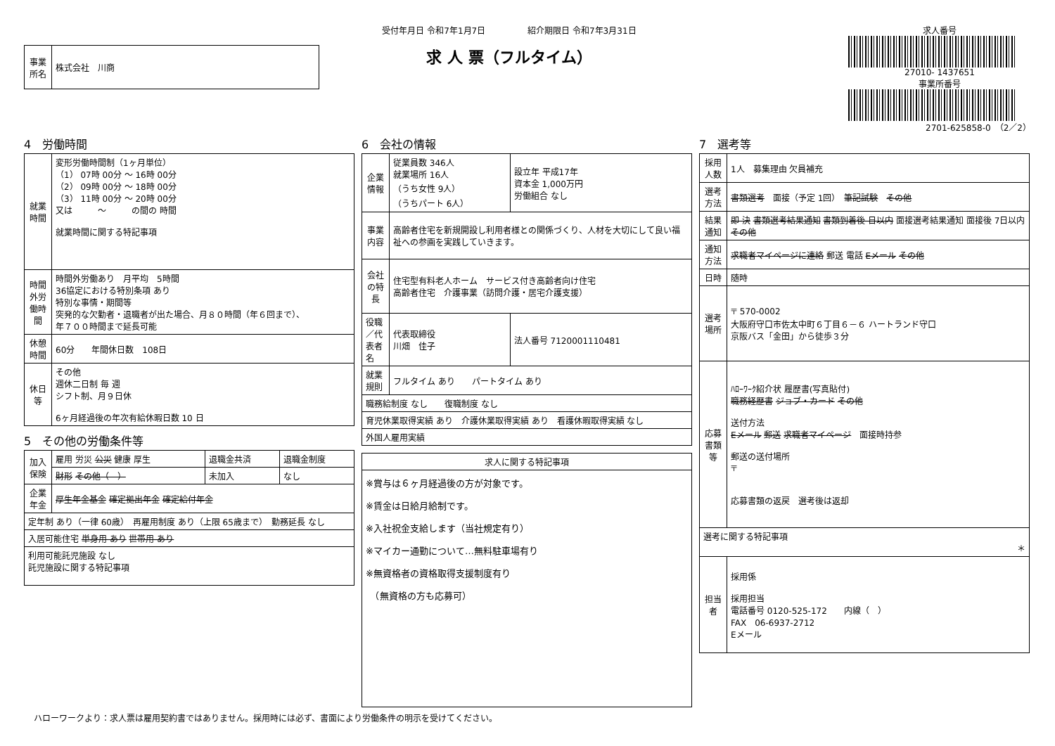| 事業所名 | 株式会社 川商 |
受付年月日 令和7年1月7日　　　　　紹介期限日 令和7年3月31日
求 人 票（フルタイム）
求人番号
27010- 1437651
事業所番号
2701-625858-0　（2／2）
4　労働時間
| 就業時間 | 変形労働時間制（1ヶ月単位） （1） 07時 00分 ～ 16時 00分 （2） 09時 00分 ～ 18時 00分 （3） 11時 00分 ～ 20時 00分 又は ～ の間の 時間 就業時間に関する特記事項 |
| 時間外労働時間 | 時間外労働あり 月平均 5時間 36協定における特別条項 あり 特別な事情・期間等 突発的な欠勤者・退職者が出た場合、月８０時間（年６回まで）、 年７００時間まで延長可能 |
| 休憩時間 | 60分 年間休日数 108日 |
| 休日等 | その他 週休二日制 毎 週 シフト制、月９日休 6ヶ月経過後の年次有給休暇日数 10 日 |
5　その他の労働条件等
| 加入保険 | 雇用 労災 公災 健康 厚生 | 退職金共済 | 退職金制度 |
| | 財形 その他（ ） | 未加入 | なし |
| 企業年金 | 厚生年金基金 確定拠出年金 確定給付年金 | | |
| 定年制 あり（一律 60歳） 再雇用制度 あり（上限 65歳まで） 勤務延長 なし | | | |
| 入居可能住宅 単身用 あり 世帯用 あり | | | |
| 利用可能託児施設 なし 託児施設に関する特記事項 | | | |
6　会社の情報
| 企業情報 | 従業員数 346人 就業場所 16人 （うち女性 9人） （うちパート 6人） | 設立年 平成17年 資本金 1,000万円 労働組合 なし |
| 事業内容 | 高齢者住宅を新規開設し利用者様との関係づくり、人材を大切にして良い福祉への参画を実践していきます。 | |
| 会社の特長 | 住宅型有料老人ホーム サービス付き高齢者向け住宅 高齢者住宅 介護事業（訪問介護・居宅介護支援） | |
| 役職／代表者名 | 代表取締役 川畑 佳子 | 法人番号 7120001110481 |
| 就業規則 | フルタイム あり パートタイム あり | |
| 職務給制度 なし 復職制度 なし | | |
| 育児休業取得実績 あり 介護休業取得実績 あり 看護休暇取得実績 なし | | |
| 外国人雇用実績 | | |
| 求人に関する特記事項 |
| --- |
| ※賞与は６ヶ月経過後の方が対象です。 ※賃金は日給月給制です。 ※入社祝金支給します（当社規定有り） ※マイカー通勤について…無料駐車場有り ※無資格者の資格取得支援制度有り （無資格の方も応募可） |
7　選考等
| 採用人数 | 1人 募集理由 欠員補充 |
| 選考方法 | 書類選考 面接（予定 1回） 筆記試験 その他 |
| 結果通知 | 即 決 書類選考結果通知 書類到着後 日以内 面接選考結果通知 面接後 7日以内 その他 |
| 通知方法 | 求職者マイページに連絡 郵送 電話 Eメール その他 |
| 日時 | 随時 |
| 選考場所 | 〒 570-0002 大阪府守口市佐太中町６丁目６－６ ハートランド守口 京阪バス「金田」から徒歩３分 |
| 応募書類等 | ﾊﾛｰﾜｰｸ紹介状 履歴書(写真貼付) 職務経歴書 ジョブ・カード その他 送付方法 Eメール 郵送 求職者マイページ 面接時持参 郵送の送付場所 〒 応募書類の返戻 選考後は返却 |
| 選考に関する特記事項 ＊ | |
| 担当者 | 採用係 採用担当 電話番号 0120-525-172 内線（ ） FAX 06-6937-2712 Eメール |
ハローワークより：求人票は雇用契約書ではありません。採用時には必ず、書面により労働条件の明示を受けてください。